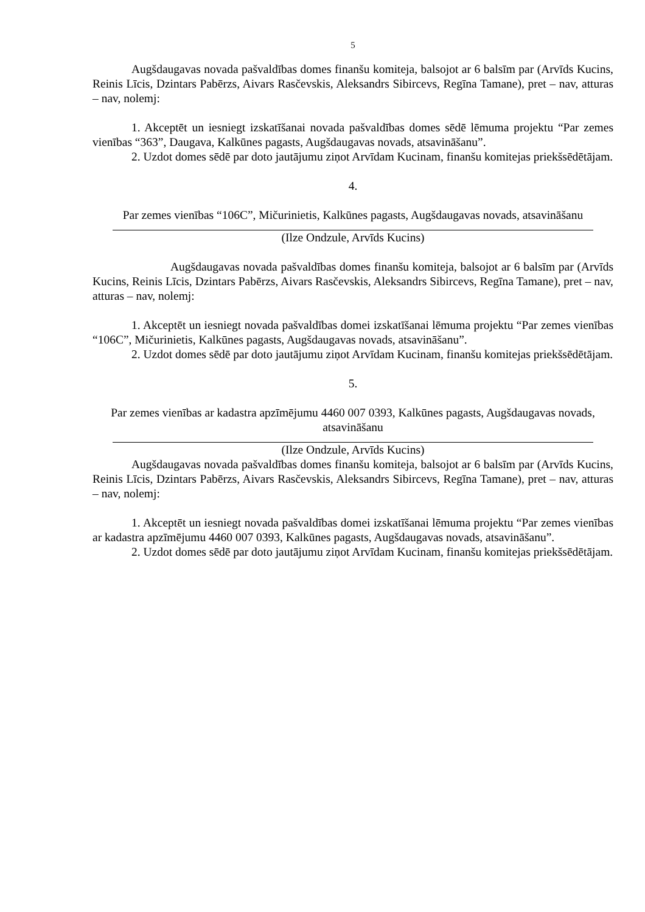5
Augšdaugavas novada pašvaldības domes finanšu komiteja, balsojot ar 6 balsīm par (Arvīds Kucins, Reinis Līcis, Dzintars Pabērzs, Aivars Rasčevskis, Aleksandrs Sibircevs, Regīna Tamane), pret – nav, atturas – nav, nolemj:
1. Akceptēt un iesniegt izskatīšanai novada pašvaldības domes sēdē lēmuma projektu “Par zemes vienības “363”, Daugava, Kalkūnes pagasts, Augšdaugavas novads, atsavināšanu”.
2. Uzdot domes sēdē par doto jautājumu ziņot Arvīdam Kucinam, finanšu komitejas priekšsēdētājam.
4.
Par zemes vienības “106C”, Mičurinietis, Kalkūnes pagasts, Augšdaugavas novads, atsavināšanu
(Ilze Ondzule, Arvīds Kucins)
Augšdaugavas novada pašvaldības domes finanšu komiteja, balsojot ar 6 balsīm par (Arvīds Kucins, Reinis Līcis, Dzintars Pabērzs, Aivars Rasčevskis, Aleksandrs Sibircevs, Regīna Tamane), pret – nav, atturas – nav, nolemj:
1. Akceptēt un iesniegt novada pašvaldības domei izskatīšanai lēmuma projektu “Par zemes vienības “106C”, Mičurinietis, Kalkūnes pagasts, Augšdaugavas novads, atsavināšanu”.
2. Uzdot domes sēdē par doto jautājumu ziņot Arvīdam Kucinam, finanšu komitejas priekšsēdētājam.
5.
Par zemes vienības ar kadastra apzīmējumu 4460 007 0393, Kalkūnes pagasts, Augšdaugavas novads, atsavināšanu
(Ilze Ondzule, Arvīds Kucins)
Augšdaugavas novada pašvaldības domes finanšu komiteja, balsojot ar 6 balsīm par (Arvīds Kucins, Reinis Līcis, Dzintars Pabērzs, Aivars Rasčevskis, Aleksandrs Sibircevs, Regīna Tamane), pret – nav, atturas – nav, nolemj:
1. Akceptēt un iesniegt novada pašvaldības domei izskatīšanai lēmuma projektu “Par zemes vienības ar kadastra apzīmējumu 4460 007 0393, Kalkūnes pagasts, Augšdaugavas novads, atsavināšanu”.
2. Uzdot domes sēdē par doto jautājumu ziņot Arvīdam Kucinam, finanšu komitejas priekšsēdētājam.